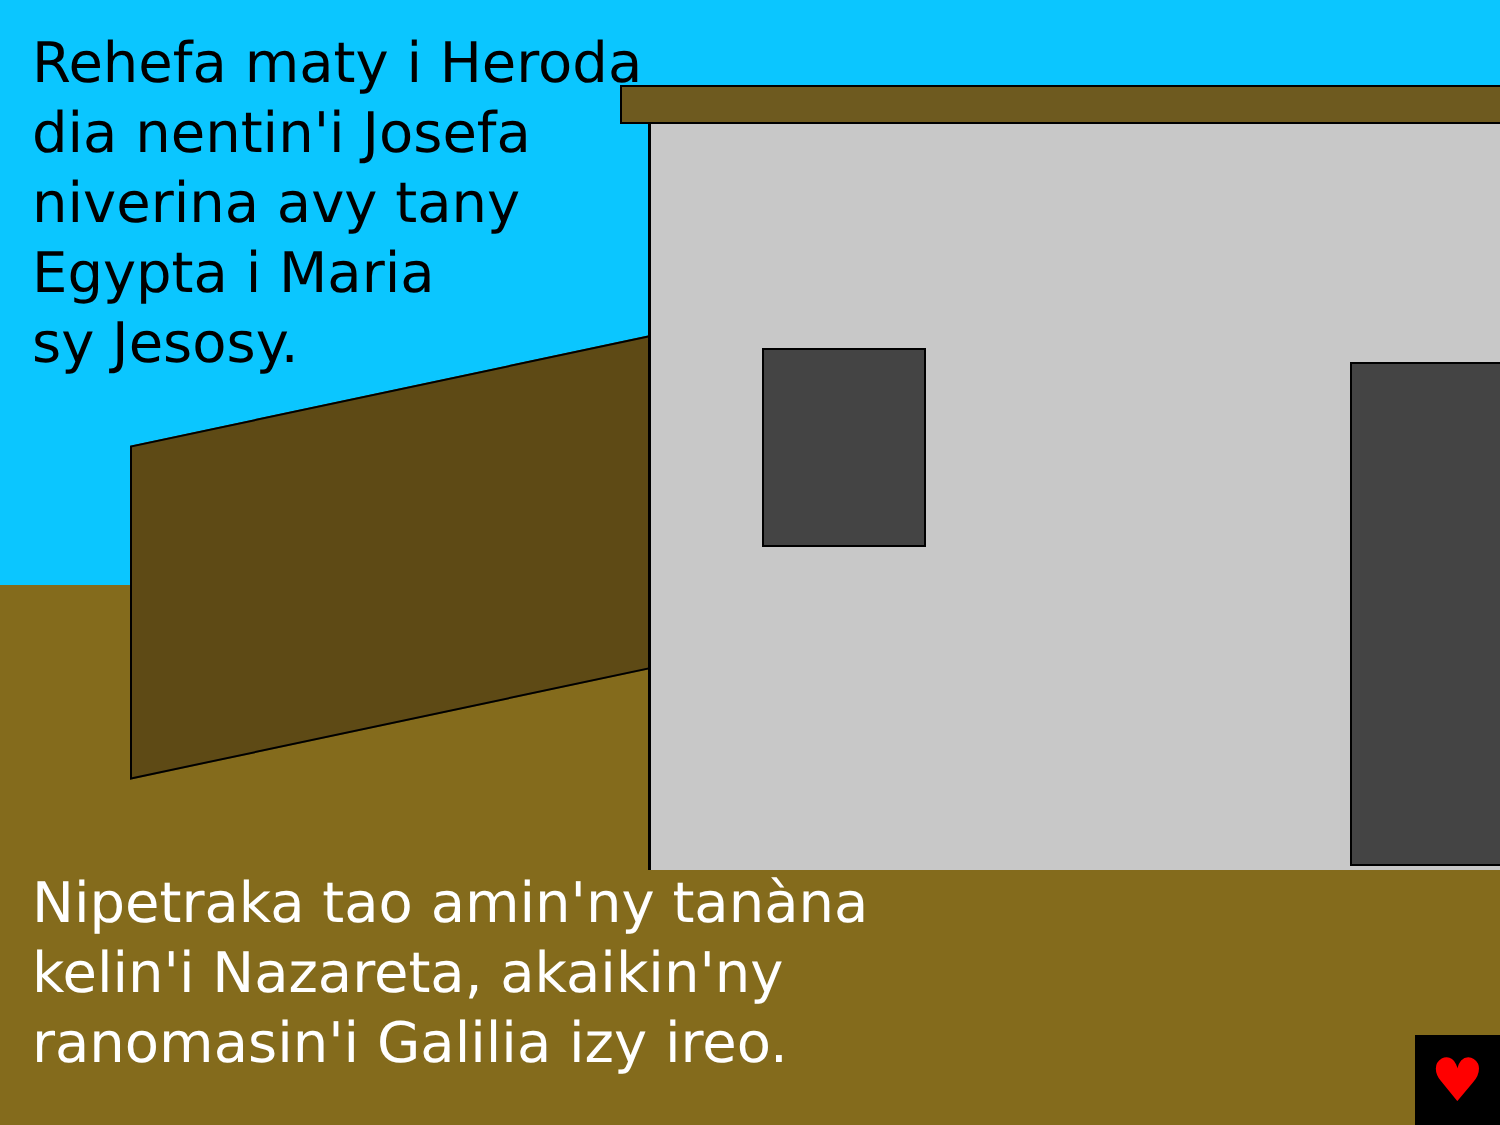Rehefa maty i Heroda
dia nentin'i Josefa
niverina avy tany
Egypta i Maria
sy Jesosy.
Nipetraka tao amin'ny tanàna
kelin'i Nazareta, akaikin'ny
ranomasin'i Galilia izy ireo.
♥